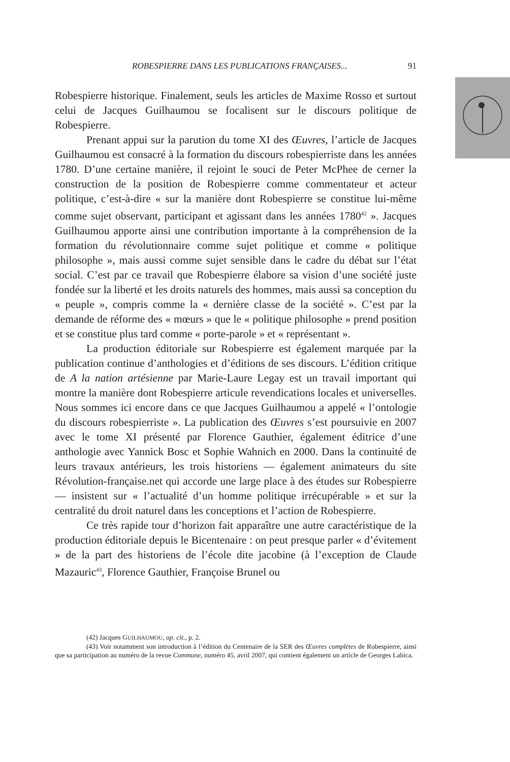ROBESPIERRE DANS LES PUBLICATIONS FRANÇAISES... 91
Robespierre historique. Finalement, seuls les articles de Maxime Rosso et surtout celui de Jacques Guilhaumou se focalisent sur le discours politique de Robespierre.
Prenant appui sur la parution du tome XI des Œuvres, l’article de Jacques Guilhaumou est consacré à la formation du discours robespierriste dans les années 1780. D’une certaine manière, il rejoint le souci de Peter McPhee de cerner la construction de la position de Robespierre comme commentateur et acteur politique, c’est-à-dire « sur la manière dont Robespierre se constitue lui-même comme sujet observant, participant et agissant dans les années 1780<sup>42</sup> ». Jacques Guilhaumou apporte ainsi une contribution importante à la compréhension de la formation du révolutionnaire comme sujet politique et comme « politique philosophe », mais aussi comme sujet sensible dans le cadre du débat sur l’état social. C’est par ce travail que Robespierre élabore sa vision d’une société juste fondée sur la liberté et les droits naturels des hommes, mais aussi sa conception du « peuple », compris comme la « dernière classe de la société ». C’est par la demande de réforme des « mœurs » que le « politique philosophe » prend position et se constitue plus tard comme « porte-parole » et « représentant ».
La production éditoriale sur Robespierre est également marquée par la publication continue d’anthologies et d’éditions de ses discours. L’édition critique de A la nation artésienne par Marie-Laure Legay est un travail important qui montre la manière dont Robespierre articule revendications locales et universelles. Nous sommes ici encore dans ce que Jacques Guilhaumou a appelé « l’ontologie du discours robespierriste ». La publication des Œuvres s’est poursuivie en 2007 avec le tome XI présenté par Florence Gauthier, également éditrice d’une anthologie avec Yannick Bosc et Sophie Wahnich en 2000. Dans la continuité de leurs travaux antérieurs, les trois historiens — également animateurs du site Révolution-française.net qui accorde une large place à des études sur Robespierre — insistent sur « l’actualité d’un homme politique irrécupérable » et sur la centralité du droit naturel dans les conceptions et l’action de Robespierre.
Ce très rapide tour d’horizon fait apparaître une autre caractéristique de la production éditoriale depuis le Bicentenaire : on peut presque parler « d’évitement » de la part des historiens de l’école dite jacobine (à l’exception de Claude Mazauric<sup>43</sup>, Florence Gauthier, Françoise Brunel ou
(42) Jacques GUILHAUMOU, op. cit., p. 2.
(43) Voir notamment son introduction à l’édition du Centenaire de la SER des Œuvres complètes de Robespierre, ainsi que sa participation au numéro de la revue Commune, numéro 45, avril 2007, qui contient également un article de Georges Labica.